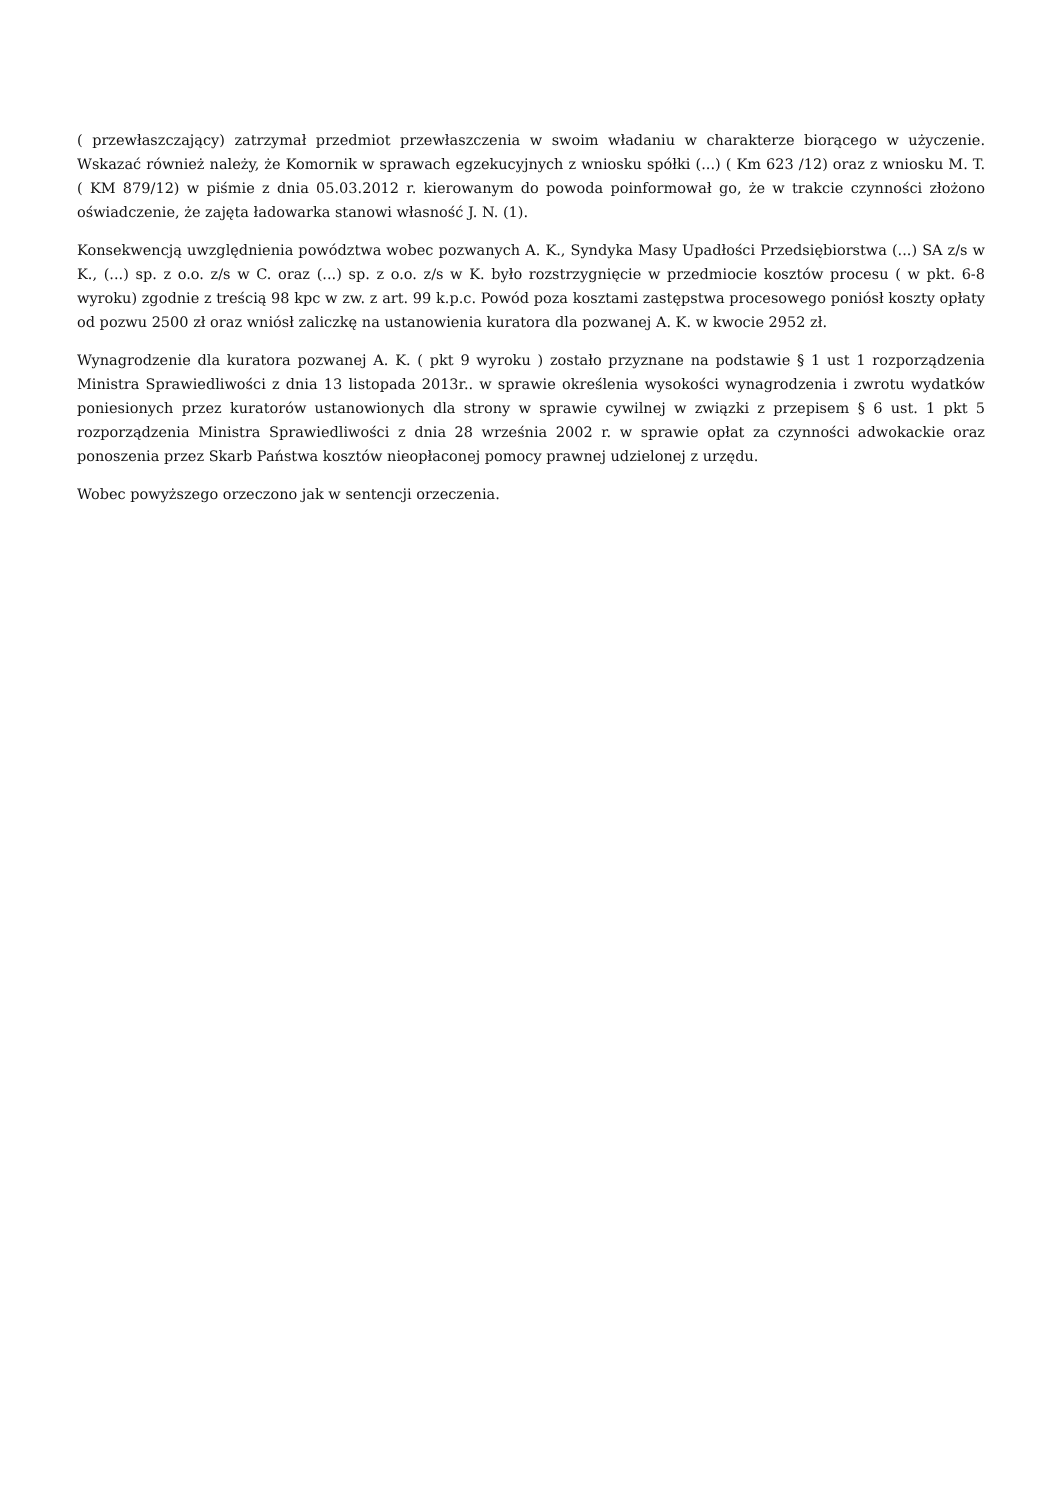( przewłaszczający) zatrzymał przedmiot przewłaszczenia w swoim władaniu w charakterze biorącego w użyczenie. Wskazać również należy, że Komornik w sprawach egzekucyjnych z wniosku spółki (...) ( Km 623 /12) oraz z wniosku M. T. ( KM 879/12) w piśmie z dnia 05.03.2012 r. kierowanym do powoda poinformował go, że w trakcie czynności złożono oświadczenie, że zajęta ładowarka stanowi własność J. N. (1).
Konsekwencją uwzględnienia powództwa wobec pozwanych A. K., Syndyka Masy Upadłości Przedsiębiorstwa (...) SA z/s w K., (...) sp. z o.o. z/s w C. oraz (...) sp. z o.o. z/s w K. było rozstrzygnięcie w przedmiocie kosztów procesu ( w pkt. 6-8 wyroku) zgodnie z treścią 98 kpc w zw. z art. 99 k.p.c. Powód poza kosztami zastępstwa procesowego poniósł koszty opłaty od pozwu 2500 zł oraz wniósł zaliczkę na ustanowienia kuratora dla pozwanej A. K. w kwocie 2952 zł.
Wynagrodzenie dla kuratora pozwanej A. K. ( pkt 9 wyroku ) zostało przyznane na podstawie § 1 ust 1 rozporządzenia Ministra Sprawiedliwości z dnia 13 listopada 2013r.. w sprawie określenia wysokości wynagrodzenia i zwrotu wydatków poniesionych przez kuratorów ustanowionych dla strony w sprawie cywilnej w związki z przepisem § 6 ust. 1 pkt 5 rozporządzenia Ministra Sprawiedliwości z dnia 28 września 2002 r. w sprawie opłat za czynności adwokackie oraz ponoszenia przez Skarb Państwa kosztów nieopłaconej pomocy prawnej udzielonej z urzędu.
Wobec powyższego orzeczono jak w sentencji orzeczenia.